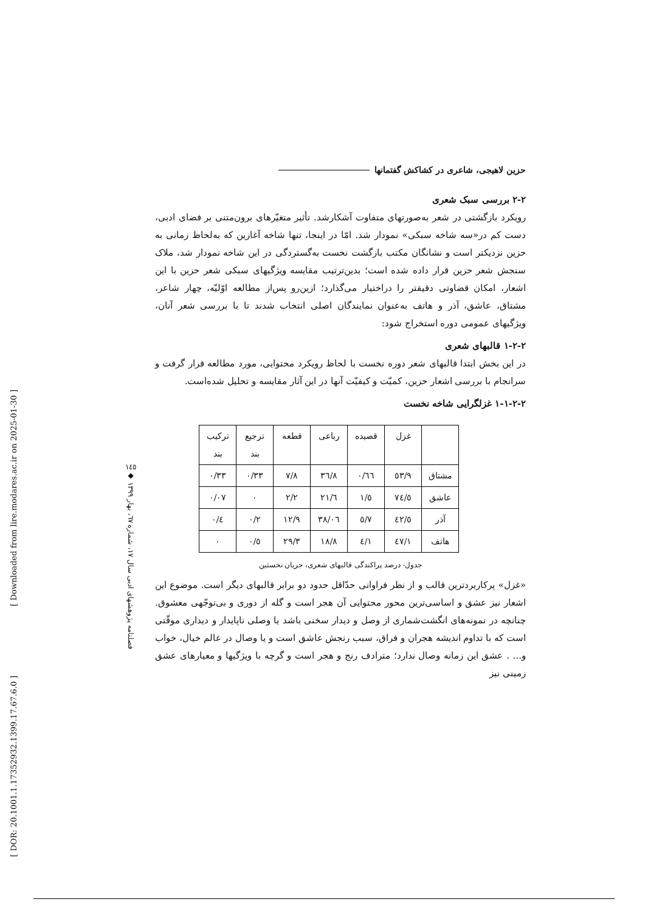[ Downloaded from lire.modares.ac.ir on 2025-01-30 ]
[ DOR: 20.1001.1.17352932.1399.17.67.6.0 ]
١٤٥
◆
فصلنامه پژوهشهای ادبی سال ١٧، شماره ٦٧، بهار ١٣٩٩
حزین لاهیجی، شاعری در کشاکش گفتمانها
٢-٢ بررسی سبک شعری
رویکرد بازگشتی در شعر به‌صورتهای متفاوت آشکارشد. تأثیر متغیّرهای برون‌متنی بر فضای ادبی، دست کم در«سه شاخه سبکی» نمودار شد. امّا در اینجا، تنها شاخه آغازین که به‌لحاظ زمانی به حزین نزدیکتر است و نشانگان مکتب بازگشت نخست به‌گستردگی در این شاخه نمودار شد، ملاک سنجش شعر حزین قرار داده شده است؛ بدین‌ترتیب مقایسه ویژگیهای سبکی شعر حزین با این اشعار، امکان قضاوتی دقیقتر را دراختیار می‌گذارد؛ ازین‌رو پس‌از مطالعه اوّلیّه، چهار شاعر، مشتاق، عاشق، آذر و هاتف به‌عنوان نمایندگان اصلی انتخاب شدند تا با بررسی شعر آنان، ویژگیهای عمومی دوره استخراج شود:
٢-٢-١ قالبهای شعری
در این بخش ابتدا قالبهای شعر دوره نخست با لحاظ رویکرد محتوایی، مورد مطالعه قرار گرفت و سرانجام با بررسی اشعار حزین، کمیّت و کیفیّت آنها در این آثار مقایسه و تحلیل شده‌است.
٢-٢-١-١ غزلگرایی شاخه نخست
| | غزل | قصیده | رباعی | قطعه | ترجیع بند | ترکیب بند |
| --- | --- | --- | --- | --- | --- | --- |
| مشتاق | ٥٣/٩ | ٠/٦٦ | ٣٦/٨ | ٧/٨ | ٠/٣٣ | ٠/٣٣ |
| عاشق | ٧٤/٥ | ١/٥ | ٢١/٦ | ٢/٢ | ٠ | ٠/٠٧ |
| آذر | ٤٢/٥ | ٥/٧ | ٣٨/٠٦ | ١٢/٩ | ٠/٢ | ٠/٤ |
| هاتف | ٤٧/١ | ٤/١ | ١٨/٨ | ٢٩/٣ | ٠/٥ | ٠ |
جدول- درصد پراکندگی قالبهای شعری، جریان نخستین
«غزل» پرکاربردترین قالب و از نظر فراوانی حدّاقل حدود دو برابر قالبهای دیگر است. موضوع این اشعار نیز عشق و اساسی‌ترین محور محتوایی آن هجر است و گله از دوری و بی‌توجّهی معشوق. چنانچه در نمونه‌های انگشت‌شماری از وصل و دیدار سخنی باشد یا وصلی ناپایدار و دیداری موقّتی است که با تداوم اندیشه هجران و فراق، سبب رنجش عاشق است و یا وصال در عالم خیال، خواب و... . عشق این زمانه وصال ندارد؛ مترادف رنج و هجر است و گرچه با ویژگیها و معیارهای عشق زمینی نیز